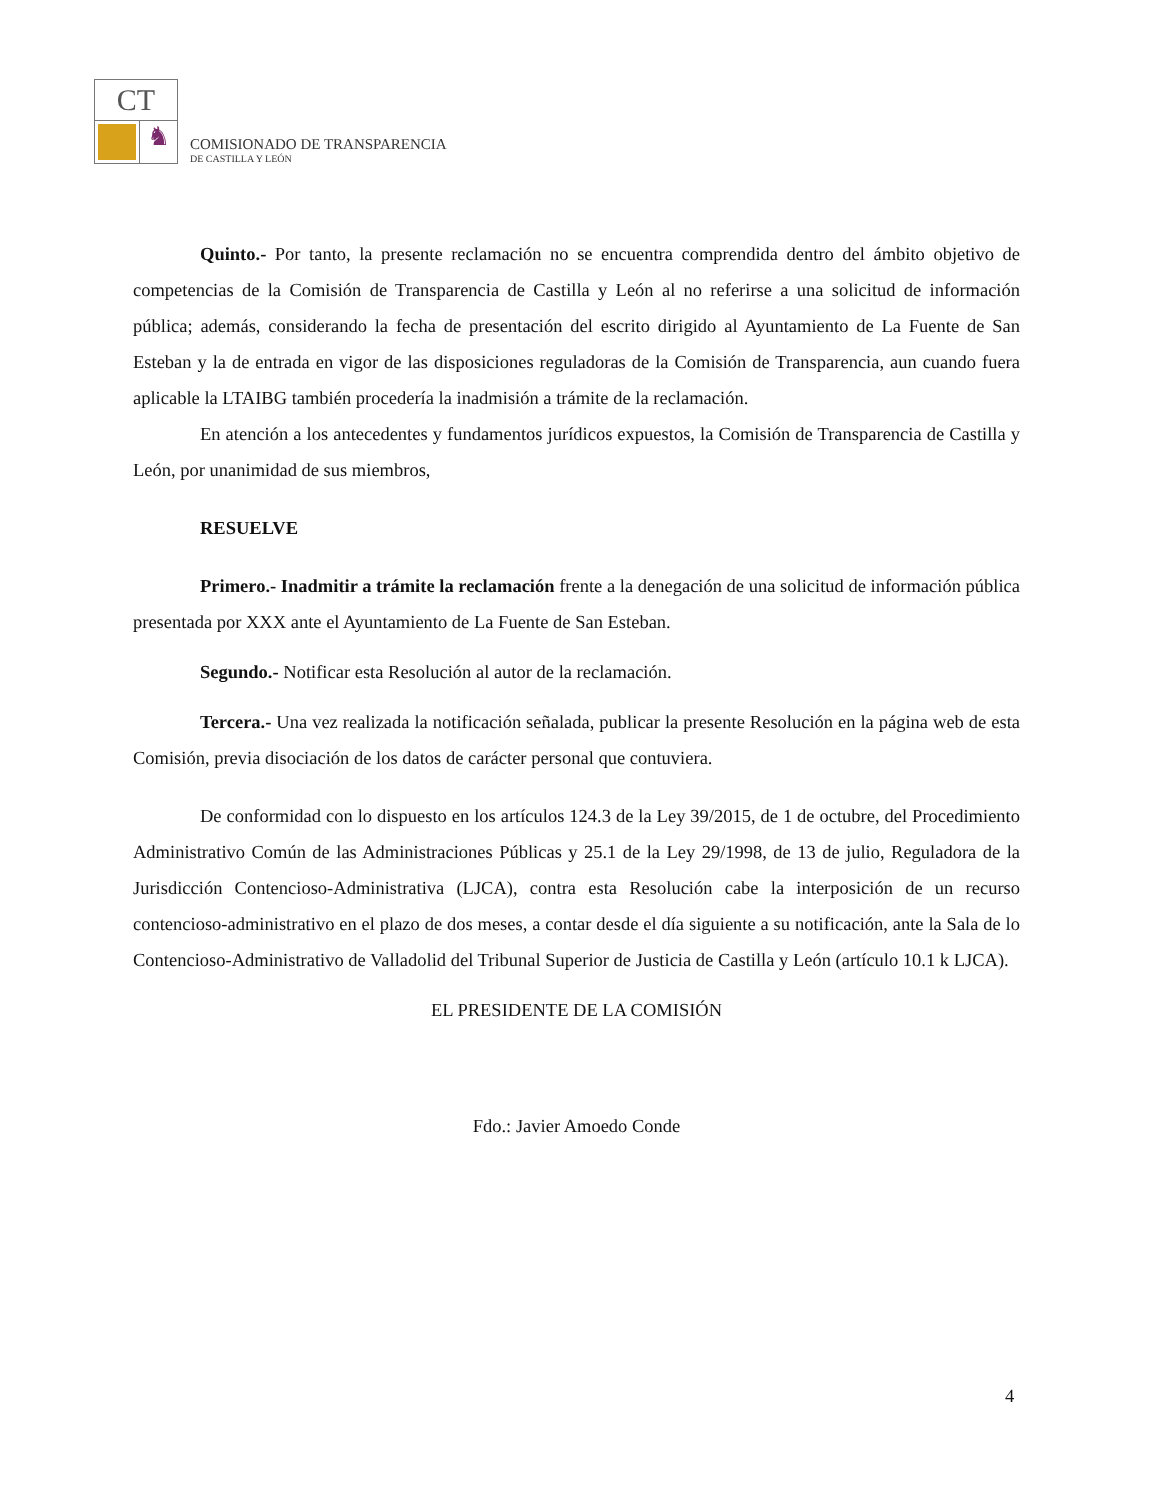CT
♞
COMISIONADO DE TRANSPARENCIA
DE CASTILLA Y LEÓN
Quinto.- Por tanto, la presente reclamación no se encuentra comprendida dentro del ámbito objetivo de competencias de la Comisión de Transparencia de Castilla y León al no referirse a una solicitud de información pública; además, considerando la fecha de presentación del escrito dirigido al Ayuntamiento de La Fuente de San Esteban y la de entrada en vigor de las disposiciones reguladoras de la Comisión de Transparencia, aun cuando fuera aplicable la LTAIBG también procedería la inadmisión a trámite de la reclamación.
En atención a los antecedentes y fundamentos jurídicos expuestos, la Comisión de Transparencia de Castilla y León, por unanimidad de sus miembros,
RESUELVE
Primero.- Inadmitir a trámite la reclamación frente a la denegación de una solicitud de información pública presentada por XXX ante el Ayuntamiento de La Fuente de San Esteban.
Segundo.- Notificar esta Resolución al autor de la reclamación.
Tercera.- Una vez realizada la notificación señalada, publicar la presente Resolución en la página web de esta Comisión, previa disociación de los datos de carácter personal que contuviera.
De conformidad con lo dispuesto en los artículos 124.3 de la Ley 39/2015, de 1 de octubre, del Procedimiento Administrativo Común de las Administraciones Públicas y 25.1 de la Ley 29/1998, de 13 de julio, Reguladora de la Jurisdicción Contencioso-Administrativa (LJCA), contra esta Resolución cabe la interposición de un recurso contencioso-administrativo en el plazo de dos meses, a contar desde el día siguiente a su notificación, ante la Sala de lo Contencioso-Administrativo de Valladolid del Tribunal Superior de Justicia de Castilla y León (artículo 10.1 k LJCA).
EL PRESIDENTE DE LA COMISIÓN
Fdo.: Javier Amoedo Conde
4